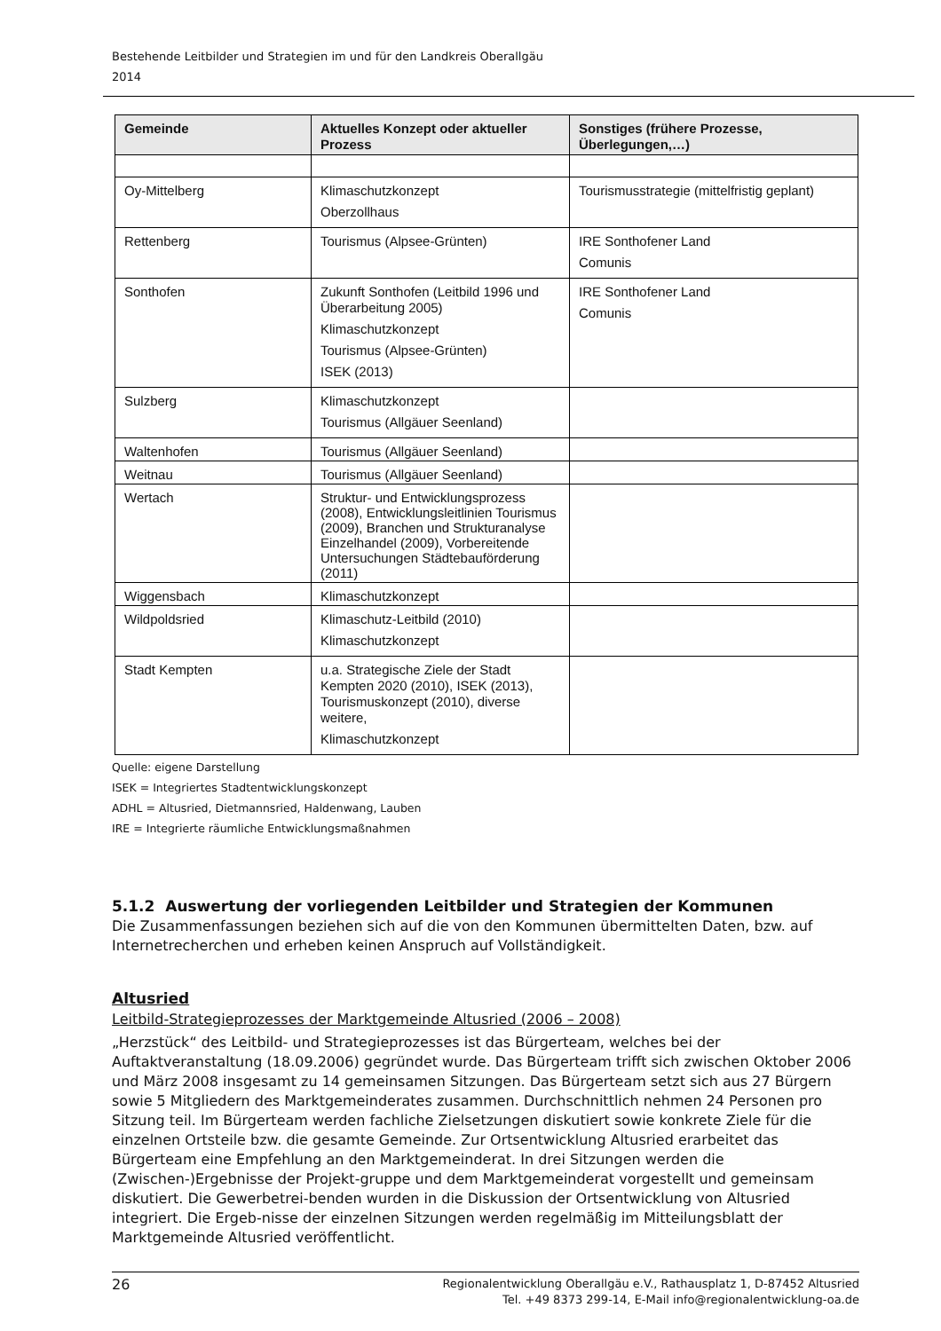Bestehende Leitbilder und Strategien im und für den Landkreis Oberallgäu
2014
| Gemeinde | Aktuelles Konzept oder aktueller Prozess | Sonstiges (frühere Prozesse, Überlegungen,…) |
| --- | --- | --- |
| Oy-Mittelberg | Klimaschutzkonzept Oberzollhaus | Tourismusstrategie (mittelfristig geplant) |
| Rettenberg | Tourismus (Alpsee-Grünten) | IRE Sonthofener Land Comunis |
| Sonthofen | Zukunft Sonthofen (Leitbild 1996 und Überarbeitung 2005) Klimaschutzkonzept Tourismus (Alpsee-Grünten) ISEK (2013) | IRE Sonthofener Land Comunis |
| Sulzberg | Klimaschutzkonzept Tourismus (Allgäuer Seenland) | |
| Waltenhofen | Tourismus (Allgäuer Seenland) | |
| Weitnau | Tourismus (Allgäuer Seenland) | |
| Wertach | Struktur- und Entwicklungsprozess (2008), Entwicklungsleitlinien Tourismus (2009), Branchen und Strukturanalyse Einzelhandel (2009), Vorbereitende Untersuchungen Städtebauförderung (2011) | |
| Wiggensbach | Klimaschutzkonzept | |
| Wildpoldsried | Klimaschutz-Leitbild (2010) Klimaschutzkonzept | |
| Stadt Kempten | u.a. Strategische Ziele der Stadt Kempten 2020 (2010), ISEK (2013), Tourismuskonzept (2010), diverse weitere, Klimaschutzkonzept | |
Quelle: eigene Darstellung
ISEK = Integriertes Stadtentwicklungskonzept
ADHL = Altusried, Dietmannsried, Haldenwang, Lauben
IRE = Integrierte räumliche Entwicklungsmaßnahmen
5.1.2 Auswertung der vorliegenden Leitbilder und Strategien der Kommunen
Die Zusammenfassungen beziehen sich auf die von den Kommunen übermittelten Daten, bzw. auf Internetrecherchen und erheben keinen Anspruch auf Vollständigkeit.
Altusried
Leitbild-Strategieprozesses der Marktgemeinde Altusried (2006 – 2008)
„Herzstück“ des Leitbild- und Strategieprozesses ist das Bürgerteam, welches bei der Auftaktveranstaltung (18.09.2006) gegründet wurde. Das Bürgerteam trifft sich zwischen Oktober 2006 und März 2008 insgesamt zu 14 gemeinsamen Sitzungen. Das Bürgerteam setzt sich aus 27 Bürgern sowie 5 Mitgliedern des Marktgemeinderates zusammen. Durchschnittlich nehmen 24 Personen pro Sitzung teil. Im Bürgerteam werden fachliche Zielsetzungen diskutiert sowie konkrete Ziele für die einzelnen Ortsteile bzw. die gesamte Gemeinde. Zur Ortsentwicklung Altusried erarbeitet das Bürgerteam eine Empfehlung an den Marktgemeinderat. In drei Sitzungen werden die (Zwischen-)Ergebnisse der Projekt-gruppe und dem Marktgemeinderat vorgestellt und gemeinsam diskutiert. Die Gewerbetrei-benden wurden in die Diskussion der Ortsentwicklung von Altusried integriert. Die Ergeb-nisse der einzelnen Sitzungen werden regelmäßig im Mitteilungsblatt der Marktgemeinde Altusried veröffentlicht.
26 Regionalentwicklung Oberallgäu e.V., Rathausplatz 1, D-87452 Altusried
Tel. +49 8373 299-14, E-Mail info@regionalentwicklung-oa.de